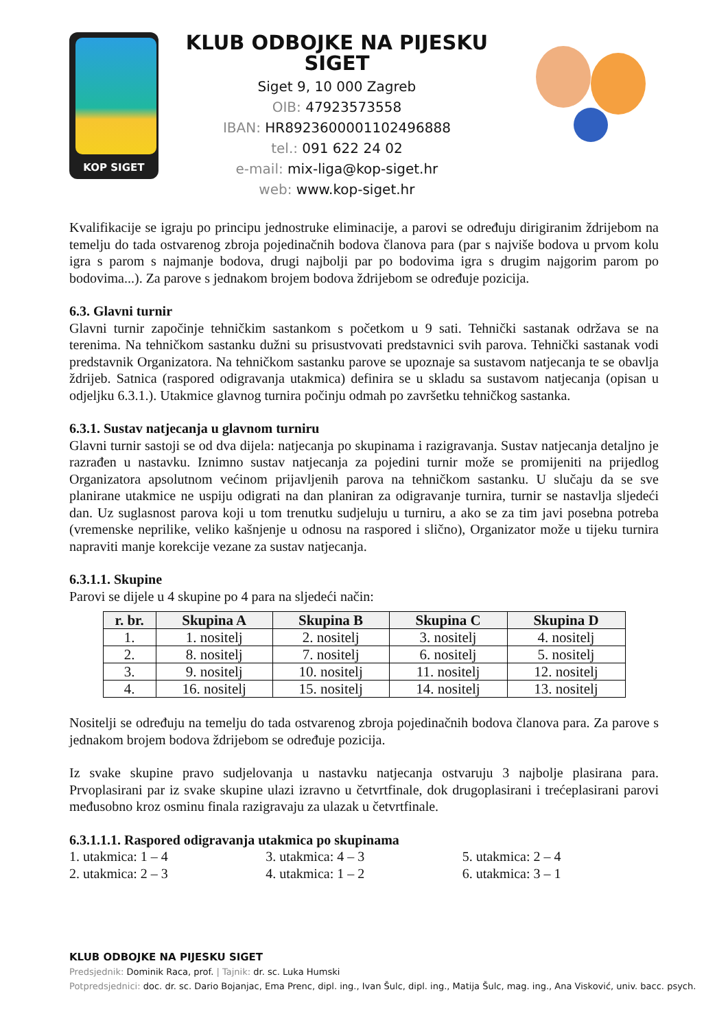KOP SIGET
KLUB ODBOJKE NA PIJESKU SIGET
Siget 9, 10 000 Zagreb
OIB: 47923573558
IBAN: HR8923600001102496888
tel.: 091 622 24 02
e-mail: mix-liga@kop-siget.hr
web: www.kop-siget.hr
Kvalifikacije se igraju po principu jednostruke eliminacije, a parovi se određuju dirigiranim ždrijebom na temelju do tada ostvarenog zbroja pojedinačnih bodova članova para (par s najviše bodova u prvom kolu igra s parom s najmanje bodova, drugi najbolji par po bodovima igra s drugim najgorim parom po bodovima...). Za parove s jednakom brojem bodova ždrijebom se određuje pozicija.
6.3. Glavni turnir
Glavni turnir započinje tehničkim sastankom s početkom u 9 sati. Tehnički sastanak održava se na terenima. Na tehničkom sastanku dužni su prisustvovati predstavnici svih parova. Tehnički sastanak vodi predstavnik Organizatora. Na tehničkom sastanku parove se upoznaje sa sustavom natjecanja te se obavlja ždrijeb. Satnica (raspored odigravanja utakmica) definira se u skladu sa sustavom natjecanja (opisan u odjeljku 6.3.1.). Utakmice glavnog turnira počinju odmah po završetku tehničkog sastanka.
6.3.1. Sustav natjecanja u glavnom turniru
Glavni turnir sastoji se od dva dijela: natjecanja po skupinama i razigravanja. Sustav natjecanja detaljno je razrađen u nastavku. Iznimno sustav natjecanja za pojedini turnir može se promijeniti na prijedlog Organizatora apsolutnom većinom prijavljenih parova na tehničkom sastanku. U slučaju da se sve planirane utakmice ne uspiju odigrati na dan planiran za odigravanje turnira, turnir se nastavlja sljedeći dan. Uz suglasnost parova koji u tom trenutku sudjeluju u turniru, a ako se za tim javi posebna potreba (vremenske neprilike, veliko kašnjenje u odnosu na raspored i slično), Organizator može u tijeku turnira napraviti manje korekcije vezane za sustav natjecanja.
6.3.1.1. Skupine
Parovi se dijele u 4 skupine po 4 para na sljedeći način:
| r. br. | Skupina A | Skupina B | Skupina C | Skupina D |
| --- | --- | --- | --- | --- |
| 1. | 1. nositelj | 2. nositelj | 3. nositelj | 4. nositelj |
| 2. | 8. nositelj | 7. nositelj | 6. nositelj | 5. nositelj |
| 3. | 9. nositelj | 10. nositelj | 11. nositelj | 12. nositelj |
| 4. | 16. nositelj | 15. nositelj | 14. nositelj | 13. nositelj |
Nositelji se određuju na temelju do tada ostvarenog zbroja pojedinačnih bodova članova para. Za parove s jednakom brojem bodova ždrijebom se određuje pozicija.
Iz svake skupine pravo sudjelovanja u nastavku natjecanja ostvaruju 3 najbolje plasirana para. Prvoplasirani par iz svake skupine ulazi izravno u četvrtfinale, dok drugoplasirani i trećeplasirani parovi međusobno kroz osminu finala razigravaju za ulazak u četvrtfinale.
6.3.1.1.1. Raspored odigravanja utakmica po skupinama
1. utakmica: 1 – 4 3. utakmica: 4 – 3 5. utakmica: 2 – 4
2. utakmica: 2 – 3 4. utakmica: 1 – 2 6. utakmica: 3 – 1
KLUB ODBOJKE NA PIJESKU SIGET
Predsjednik: Dominik Raca, prof. | Tajnik: dr. sc. Luka Humski
Potpredsjednici: doc. dr. sc. Dario Bojanjac, Ema Prenc, dipl. ing., Ivan Šulc, dipl. ing., Matija Šulc, mag. ing., Ana Visković, univ. bacc. psych.